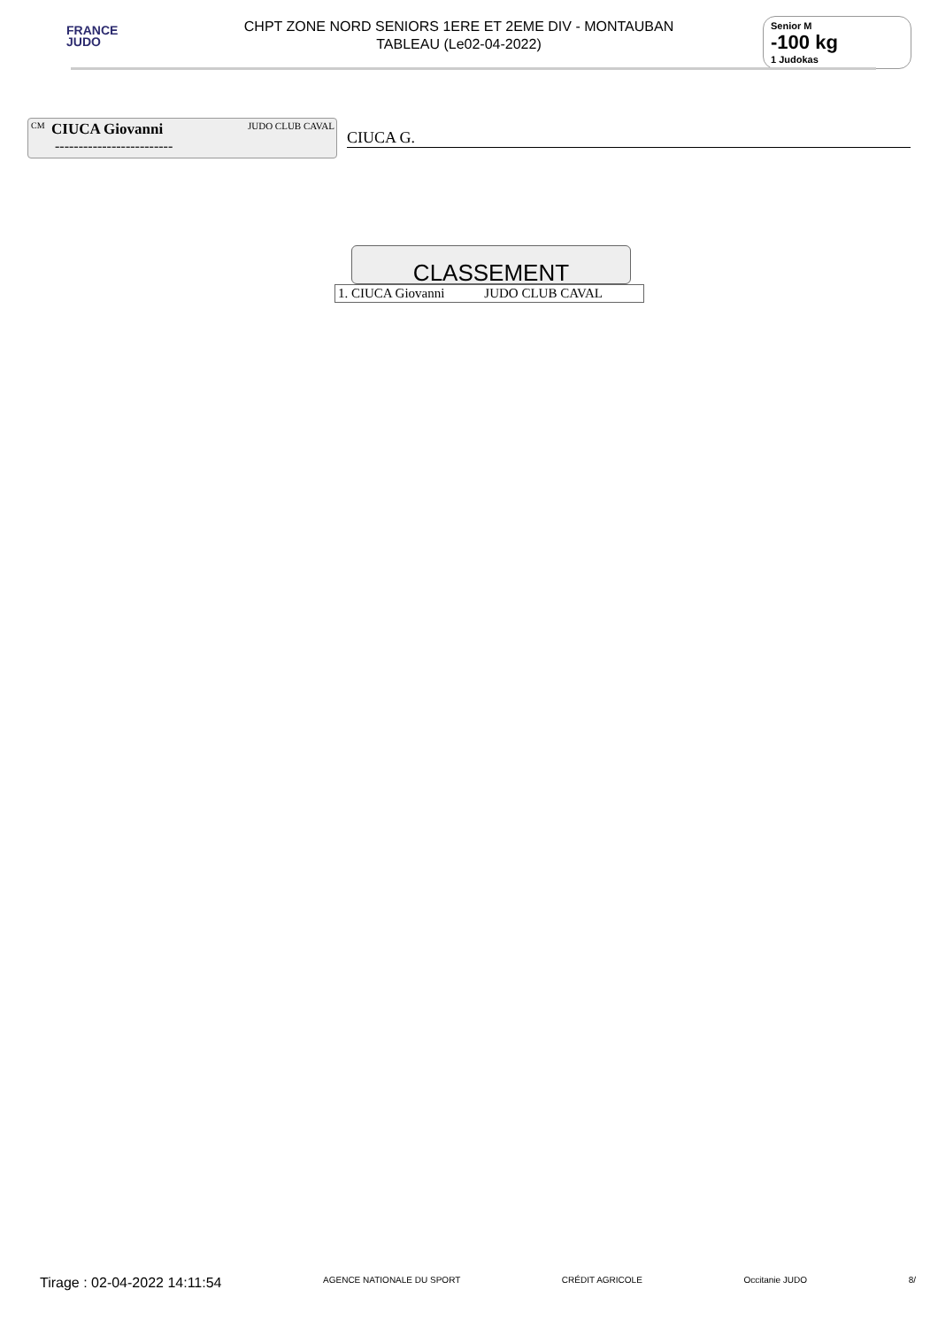FRANCE
JUDO
CHPT ZONE NORD SENIORS 1ERE ET 2EME DIV - MONTAUBAN
TABLEAU (Le02-04-2022)
Senior M
-100 kg
1 Judokas
CM CIUCA Giovanni JUDO CLUB CAVAL
-------------------------
CIUCA G.
CLASSEMENT
| 1. CIUCA Giovanni | JUDO CLUB CAVAL |
Tirage : 02-04-2022 14:11:54 AGENCE NATIONALE DU SPORT CRÉDIT AGRICOLE Occitanie JUDO 8/